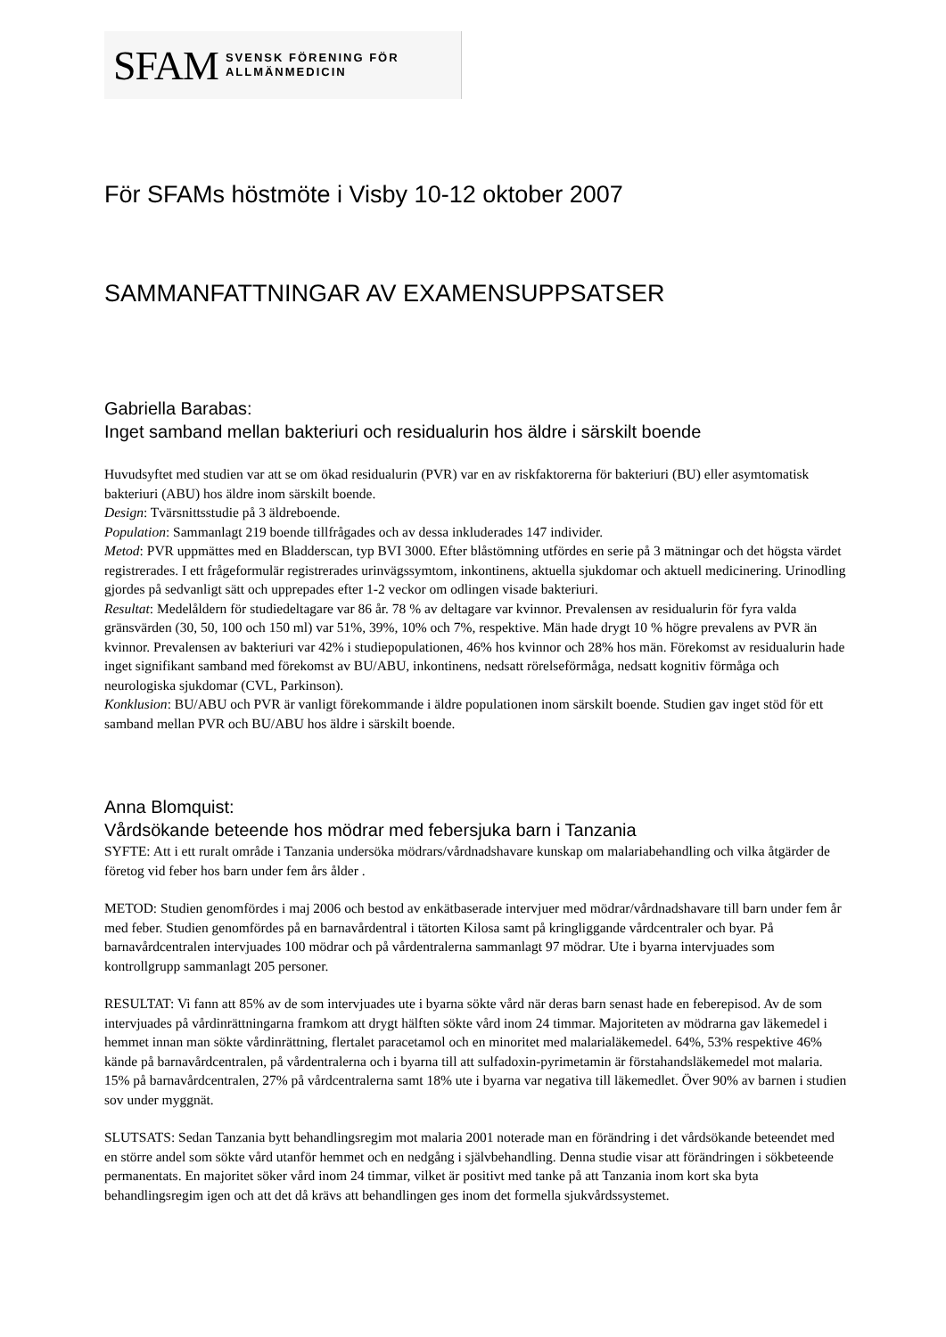SFAM SVENSK FÖRENING FÖR
ALLMÄNMEDICIN
För SFAMs höstmöte i Visby 10-12 oktober 2007
SAMMANFATTNINGAR AV EXAMENSUPPSATSER
Gabriella Barabas:
Inget samband mellan bakteriuri och residualurin hos äldre i särskilt boende
Huvudsyftet med studien var att se om ökad residualurin (PVR) var en av riskfaktorerna för bakteriuri (BU) eller asymtomatisk bakteriuri (ABU) hos äldre inom särskilt boende.
Design: Tvärsnittsstudie på 3 äldreboende.
Population: Sammanlagt 219 boende tillfrågades och av dessa inkluderades 147 individer.
Metod: PVR uppmättes med en Bladderscan, typ BVI 3000. Efter blåstömning utfördes en serie på 3 mätningar och det högsta värdet registrerades. I ett frågeformulär registrerades urinvägssymtom, inkontinens, aktuella sjukdomar och aktuell medicinering. Urinodling gjordes på sedvanligt sätt och upprepades efter 1-2 veckor om odlingen visade bakteriuri.
Resultat: Medelåldern för studiedeltagare var 86 år. 78 % av deltagare var kvinnor. Prevalensen av residualurin för fyra valda gränsvärden (30, 50, 100 och 150 ml) var 51%, 39%, 10% och 7%, respektive. Män hade drygt 10 % högre prevalens av PVR än kvinnor. Prevalensen av bakteriuri var 42% i studiepopulationen, 46% hos kvinnor och 28% hos män. Förekomst av residualurin hade inget signifikant samband med förekomst av BU/ABU, inkontinens, nedsatt rörelseförmåga, nedsatt kognitiv förmåga och neurologiska sjukdomar (CVL, Parkinson).
Konklusion: BU/ABU och PVR är vanligt förekommande i äldre populationen inom särskilt boende. Studien gav inget stöd för ett samband mellan PVR och BU/ABU hos äldre i särskilt boende.
Anna Blomquist:
Vårdsökande beteende hos mödrar med febersjuka barn i Tanzania
SYFTE: Att i ett ruralt område i Tanzania undersöka mödrars/vårdnadshavare kunskap om malariabehandling och vilka åtgärder de företog vid feber hos barn under fem års ålder .
METOD: Studien genomfördes i maj 2006 och bestod av enkätbaserade intervjuer med mödrar/vårdnadshavare till barn under fem år med feber. Studien genomfördes på en barnavårdentral i tätorten Kilosa samt på kringliggande vårdcentraler och byar. På barnavårdcentralen intervjuades 100 mödrar och på vårdentralerna sammanlagt 97 mödrar. Ute i byarna intervjuades som kontrollgrupp sammanlagt 205 personer.
RESULTAT: Vi fann att 85% av de som intervjuades ute i byarna sökte vård när deras barn senast hade en feberepisod. Av de som intervjuades på vårdinrättningarna framkom att drygt hälften sökte vård inom 24 timmar. Majoriteten av mödrarna gav läkemedel i hemmet innan man sökte vårdinrättning, flertalet paracetamol och en minoritet med malarialäkemedel. 64%, 53% respektive 46% kände på barnavårdcentralen, på vårdentralerna och i byarna till att sulfadoxin-pyrimetamin är förstahandsläkemedel mot malaria. 15% på barnavårdcentralen, 27% på vårdcentralerna samt 18% ute i byarna var negativa till läkemedlet. Över 90% av barnen i studien sov under myggnät.
SLUTSATS: Sedan Tanzania bytt behandlingsregim mot malaria 2001 noterade man en förändring i det vårdsökande beteendet med en större andel som sökte vård utanför hemmet och en nedgång i självbehandling. Denna studie visar att förändringen i sökbeteende permanentats. En majoritet söker vård inom 24 timmar, vilket är positivt med tanke på att Tanzania inom kort ska byta behandlingsregim igen och att det då krävs att behandlingen ges inom det formella sjukvårdssystemet.